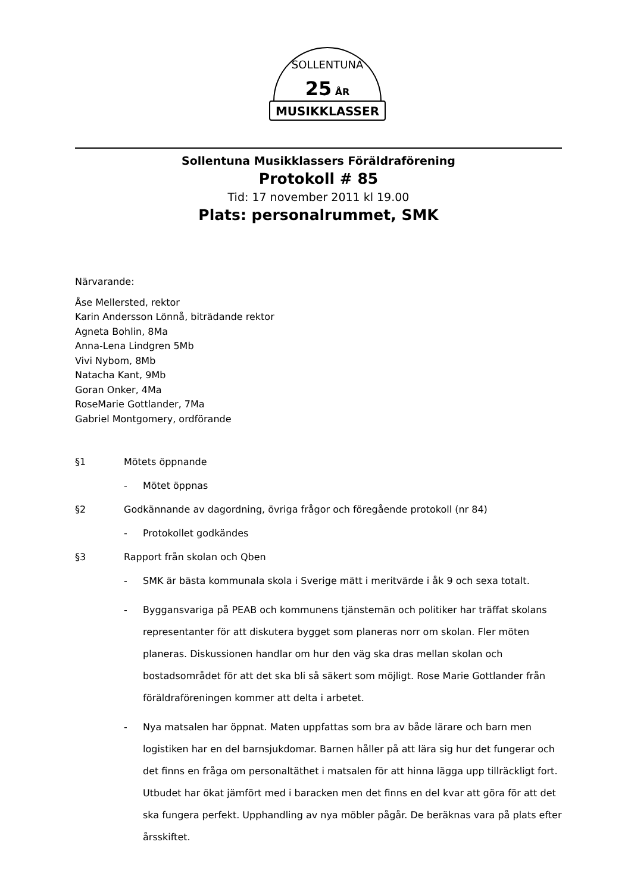SOLLENTUNA
25
ÅR
MUSIKKLASSER
Sollentuna Musikklassers Föräldraförening
Protokoll # 85
Tid: 17 november 2011 kl 19.00
Plats: personalrummet, SMK
Närvarande:
Åse Mellersted, rektor
Karin Andersson Lönnå, biträdande rektor
Agneta Bohlin, 8Ma
Anna-Lena Lindgren 5Mb
Vivi Nybom, 8Mb
Natacha Kant, 9Mb
Goran Onker, 4Ma
RoseMarie Gottlander, 7Ma
Gabriel Montgomery, ordförande
§1 Mötets öppnande
- Mötet öppnas
§2 Godkännande av dagordning, övriga frågor och föregående protokoll (nr 84)
- Protokollet godkändes
§3 Rapport från skolan och Qben
- SMK är bästa kommunala skola i Sverige mätt i meritvärde i åk 9 och sexa totalt.
- Bygg­ansvariga på PEAB och kommunens tjänstemän och politiker har träffat skolans representanter för att diskutera bygget som planeras norr om skolan. Fler möten planeras. Diskussionen handlar om hur den väg ska dras mellan skolan och bostadsområdet för att det ska bli så säkert som möjligt. Rose Marie Gottlander från föräldraföreningen kommer att delta i arbetet.
- Nya matsalen har öppnat. Maten uppfattas som bra av både lärare och barn men logistiken har en del barnsjukdomar. Barnen håller på att lära sig hur det fungerar och det finns en fråga om personaltäthet i matsalen för att hinna lägga upp tillräckligt fort. Utbudet har ökat jämfört med i baracken men det finns en del kvar att göra för att det ska fungera perfekt. Upphandling av nya möbler pågår. De beräknas vara på plats efter årsskiftet.